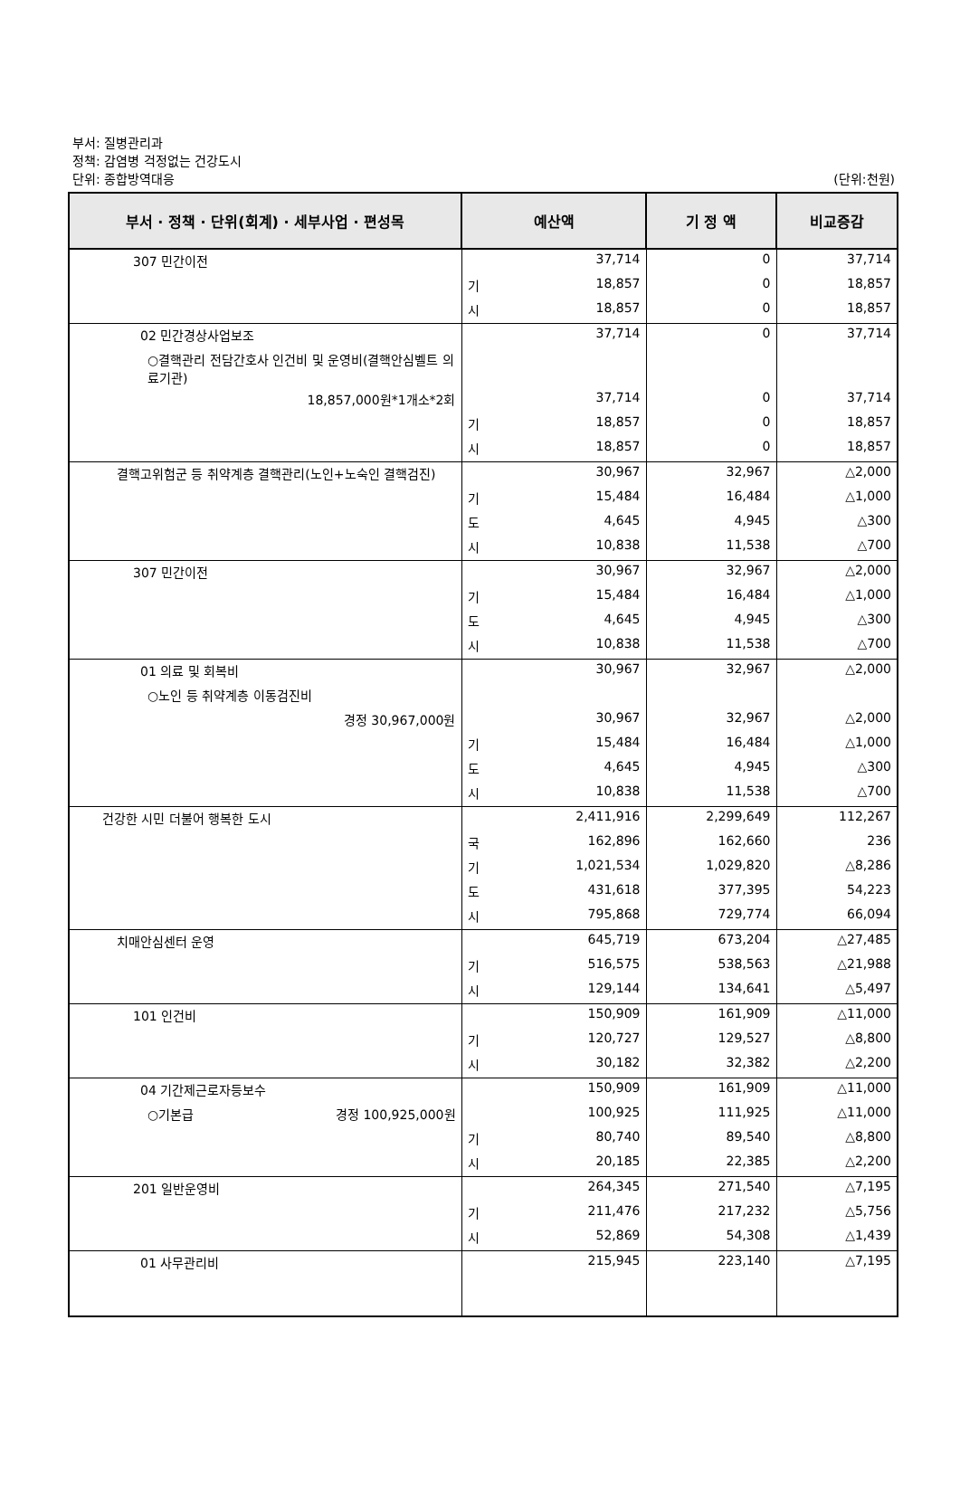부서: 질병관리과
정책: 감염병 걱정없는 건강도시
단위: 종합방역대응
(단위:천원)
| 부서 · 정책 · 단위(회계) · 세부사업 · 편성목 | 예산액 | | 기 정 액 | 비교증감 |
| --- | --- | --- | --- | --- |
| 307 민간이전 | | 37,714 | 0 | 37,714 |
| | 기 | 18,857 | 0 | 18,857 |
| | 시 | 18,857 | 0 | 18,857 |
| 02 민간경상사업보조 | | 37,714 | 0 | 37,714 |
| ○결핵관리 전담간호사 인건비 및 운영비(결핵안심벨트 의료기관) | | | | |
| 18,857,000원*1개소*2회 | | 37,714 | 0 | 37,714 |
| | 기 | 18,857 | 0 | 18,857 |
| | 시 | 18,857 | 0 | 18,857 |
| 결핵고위험군 등 취약계층 결핵관리(노인+노숙인 결핵검진) | | 30,967 | 32,967 | △2,000 |
| | 기 | 15,484 | 16,484 | △1,000 |
| | 도 | 4,645 | 4,945 | △300 |
| | 시 | 10,838 | 11,538 | △700 |
| 307 민간이전 | | 30,967 | 32,967 | △2,000 |
| | 기 | 15,484 | 16,484 | △1,000 |
| | 도 | 4,645 | 4,945 | △300 |
| | 시 | 10,838 | 11,538 | △700 |
| 01 의료 및 회복비 | | 30,967 | 32,967 | △2,000 |
| ○노인 등 취약계층 이동검진비 | | | | |
| 경정 30,967,000원 | | 30,967 | 32,967 | △2,000 |
| | 기 | 15,484 | 16,484 | △1,000 |
| | 도 | 4,645 | 4,945 | △300 |
| | 시 | 10,838 | 11,538 | △700 |
| 건강한 시민 더불어 행복한 도시 | | 2,411,916 | 2,299,649 | 112,267 |
| | 국 | 162,896 | 162,660 | 236 |
| | 기 | 1,021,534 | 1,029,820 | △8,286 |
| | 도 | 431,618 | 377,395 | 54,223 |
| | 시 | 795,868 | 729,774 | 66,094 |
| 치매안심센터 운영 | | 645,719 | 673,204 | △27,485 |
| | 기 | 516,575 | 538,563 | △21,988 |
| | 시 | 129,144 | 134,641 | △5,497 |
| 101 인건비 | | 150,909 | 161,909 | △11,000 |
| | 기 | 120,727 | 129,527 | △8,800 |
| | 시 | 30,182 | 32,382 | △2,200 |
| 04 기간제근로자등보수 | | 150,909 | 161,909 | △11,000 |
| ○기본급 경정 100,925,000원 | | 100,925 | 111,925 | △11,000 |
| | 기 | 80,740 | 89,540 | △8,800 |
| | 시 | 20,185 | 22,385 | △2,200 |
| 201 일반운영비 | | 264,345 | 271,540 | △7,195 |
| | 기 | 211,476 | 217,232 | △5,756 |
| | 시 | 52,869 | 54,308 | △1,439 |
| 01 사무관리비 | | 215,945 | 223,140 | △7,195 |